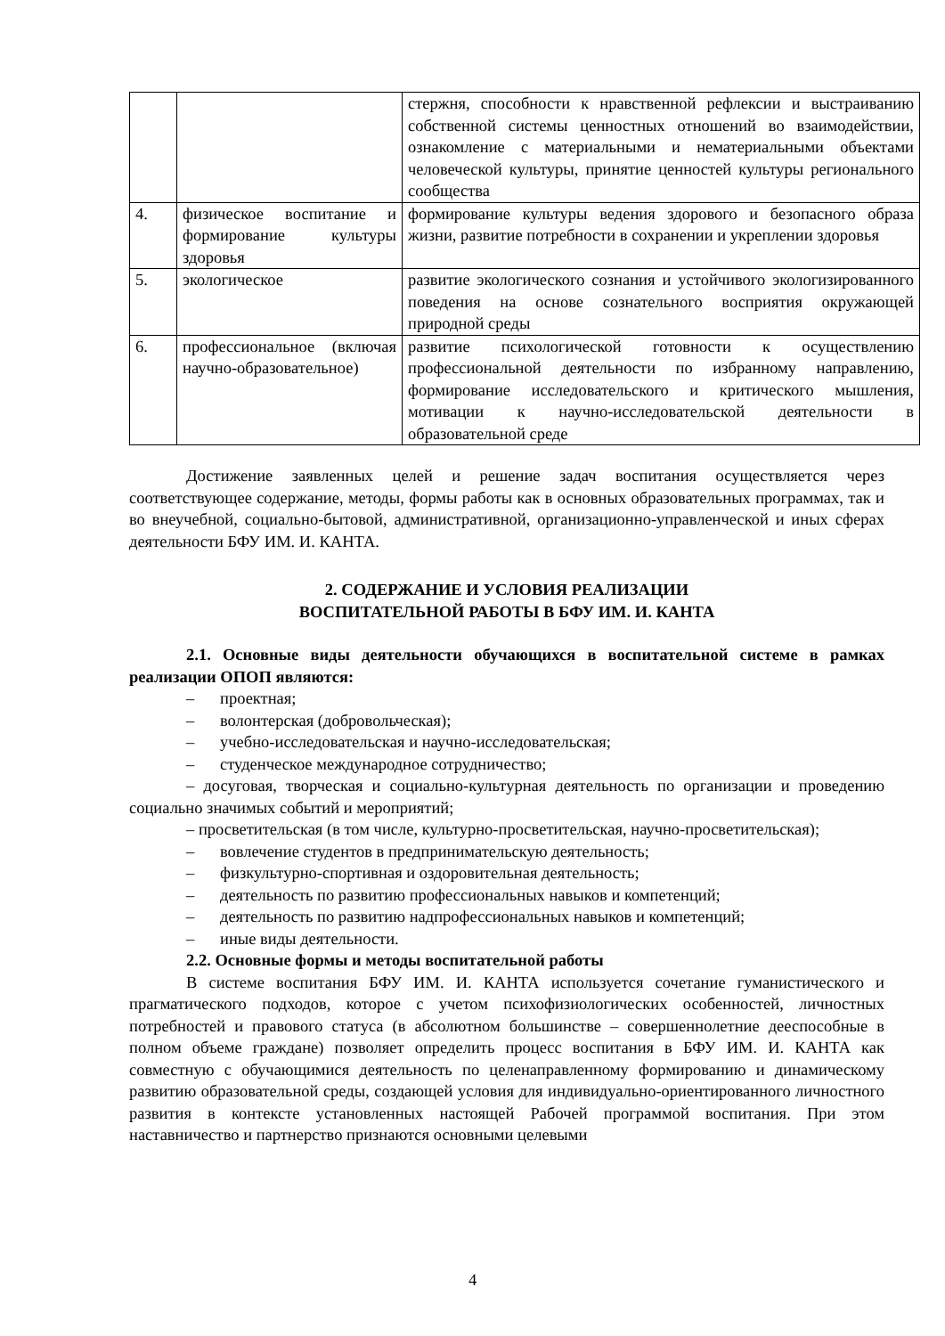| | | стержня, способности к нравственной рефлексии и выстраиванию собственной системы ценностных отношений во взаимодействии, ознакомление с материальными и нематериальными объектами человеческой культуры, принятие ценностей культуры регионального сообщества |
| 4. | физическое воспитание и формирование культуры здоровья | формирование культуры ведения здорового и безопасного образа жизни, развитие потребности в сохранении и укреплении здоровья |
| 5. | экологическое | развитие экологического сознания и устойчивого экологизированного поведения на основе сознательного восприятия окружающей природной среды |
| 6. | профессиональное (включая научно-образовательное) | развитие психологической готовности к осуществлению профессиональной деятельности по избранному направлению, формирование исследовательского и критического мышления, мотивации к научно-исследовательской деятельности в образовательной среде |
Достижение заявленных целей и решение задач воспитания осуществляется через соответствующее содержание, методы, формы работы как в основных образовательных программах, так и во внеучебной, социально-бытовой, административной, организационно-управленческой и иных сферах деятельности БФУ ИМ. И. КАНТА.
2. СОДЕРЖАНИЕ И УСЛОВИЯ РЕАЛИЗАЦИИ
ВОСПИТАТЕЛЬНОЙ РАБОТЫ В БФУ ИМ. И. КАНТА
2.1. Основные виды деятельности обучающихся в воспитательной системе в рамках реализации ОПОП являются:
– проектная;
– волонтерская (добровольческая);
– учебно-исследовательская и научно-исследовательская;
– студенческое международное сотрудничество;
– досуговая, творческая и социально-культурная деятельность по организации и проведению социально значимых событий и мероприятий;
– просветительская (в том числе, культурно-просветительская, научно-просветительская);
– вовлечение студентов в предпринимательскую деятельность;
– физкультурно-спортивная и оздоровительная деятельность;
– деятельность по развитию профессиональных навыков и компетенций;
– деятельность по развитию надпрофессиональных навыков и компетенций;
– иные виды деятельности.
2.2. Основные формы и методы воспитательной работы
В системе воспитания БФУ ИМ. И. КАНТА используется сочетание гуманистического и прагматического подходов, которое с учетом психофизиологических особенностей, личностных потребностей и правового статуса (в абсолютном большинстве – совершеннолетние дееспособные в полном объеме граждане) позволяет определить процесс воспитания в БФУ ИМ. И. КАНТА как совместную с обучающимися деятельность по целенаправленному формированию и динамическому развитию образовательной среды, создающей условия для индивидуально-ориентированного личностного развития в контексте установленных настоящей Рабочей программой воспитания. При этом наставничество и партнерство признаются основными целевыми
4